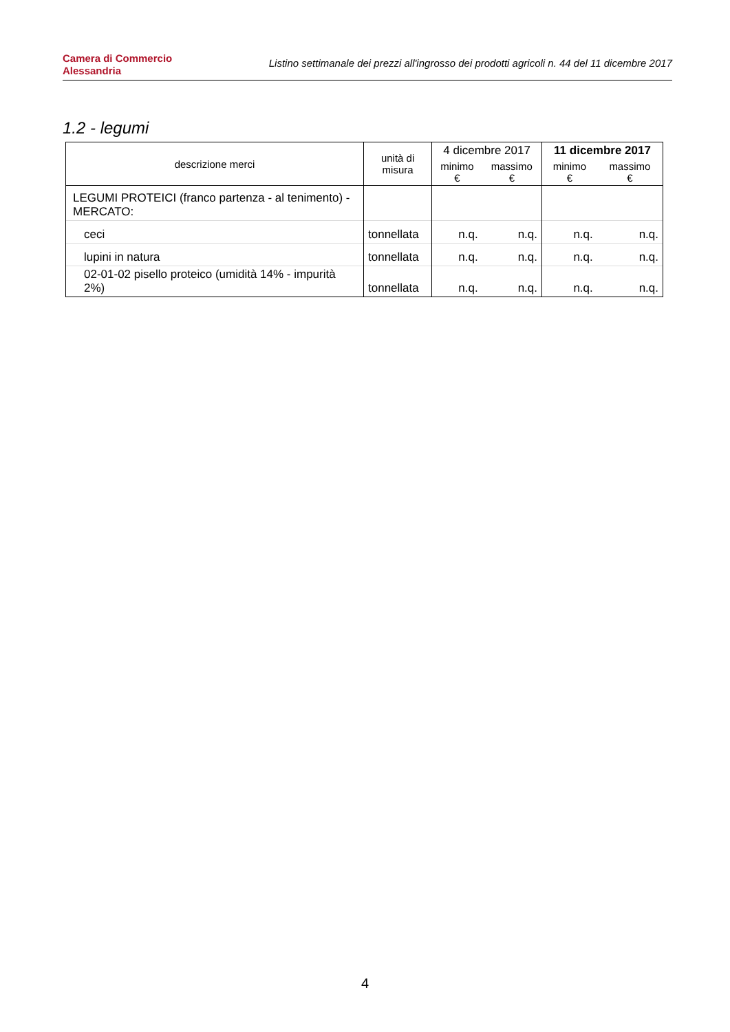Camera di Commercio
Alessandria
Listino settimanale dei prezzi all'ingrosso dei prodotti agricoli n. 44 del 11 dicembre 2017
1.2 - legumi
| descrizione merci | unità di misura | 4 dicembre 2017 | | 11 dicembre 2017 | |
| --- | --- | --- | --- | --- | --- |
| | | minimo € | massimo € | minimo € | massimo € |
| LEGUMI PROTEICI (franco partenza - al tenimento) - MERCATO: | | | | | |
| ceci | tonnellata | n.q. | n.q. | n.q. | n.q. |
| lupini in natura | tonnellata | n.q. | n.q. | n.q. | n.q. |
| 02-01-02 pisello proteico (umidità 14% - impurità 2%) | tonnellata | n.q. | n.q. | n.q. | n.q. |
4